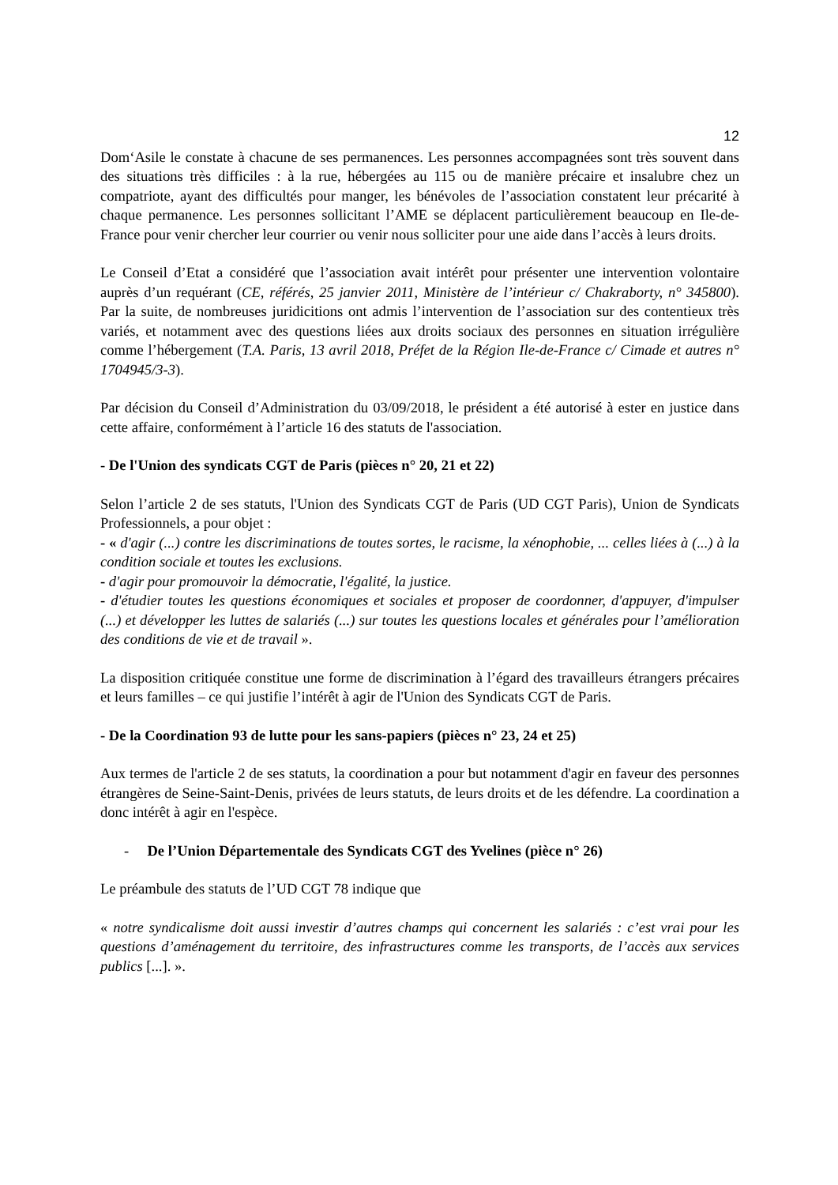12
Dom‘Asile le constate à chacune de ses permanences. Les personnes accompagnées sont très souvent dans des situations très difficiles : à la rue, hébergées au 115 ou de manière précaire et insalubre chez un compatriote, ayant des difficultés pour manger, les bénévoles de l’association constatent leur précarité à chaque permanence. Les personnes sollicitant l’AME se déplacent particulièrement beaucoup en Ile-de-France pour venir chercher leur courrier ou venir nous solliciter pour une aide dans l’accès à leurs droits.
Le Conseil d’Etat a considéré que l’association avait intérêt pour présenter une intervention volontaire auprès d’un requérant (CE, référés, 25 janvier 2011, Ministère de l’intérieur c/ Chakraborty, n° 345800). Par la suite, de nombreuses juridicitions ont admis l’intervention de l’association sur des contentieux très variés, et notamment avec des questions liées aux droits sociaux des personnes en situation irrégulière comme l’hébergement (T.A. Paris, 13 avril 2018, Préfet de la Région Ile-de-France c/ Cimade et autres n° 1704945/3-3).
Par décision du Conseil d’Administration du 03/09/2018, le président a été autorisé à ester en justice dans cette affaire, conformément à l’article 16 des statuts de l'association.
- De l'Union des syndicats CGT de Paris (pièces n° 20, 21 et 22)
Selon l’article 2 de ses statuts, l'Union des Syndicats CGT de Paris (UD CGT Paris), Union de Syndicats Professionnels, a pour objet :
- « d'agir (...) contre les discriminations de toutes sortes, le racisme, la xénophobie, ... celles liées à (...) à la condition sociale et toutes les exclusions.
- d'agir pour promouvoir la démocratie, l'égalité, la justice.
- d'étudier toutes les questions économiques et sociales et proposer de coordonner, d'appuyer, d'impulser (...) et développer les luttes de salariés (...) sur toutes les questions locales et générales pour l’amélioration des conditions de vie et de travail ».
La disposition critiquée constitue une forme de discrimination à l’égard des travailleurs étrangers précaires et leurs familles – ce qui justifie l’intérêt à agir de l'Union des Syndicats CGT de Paris.
- De la Coordination 93 de lutte pour les sans-papiers (pièces n° 23, 24 et 25)
Aux termes de l'article 2 de ses statuts, la coordination a pour but notamment d'agir en faveur des personnes étrangères de Seine-Saint-Denis, privées de leurs statuts, de leurs droits et de les défendre. La coordination a donc intérêt à agir en l'espèce.
- De l’Union Départementale des Syndicats CGT des Yvelines (pièce n° 26)
Le préambule des statuts de l’UD CGT 78 indique que
« notre syndicalisme doit aussi investir d’autres champs qui concernent les salariés : c’est vrai pour les questions d’aménagement du territoire, des infrastructures comme les transports, de l’accès aux services publics [...]. ».